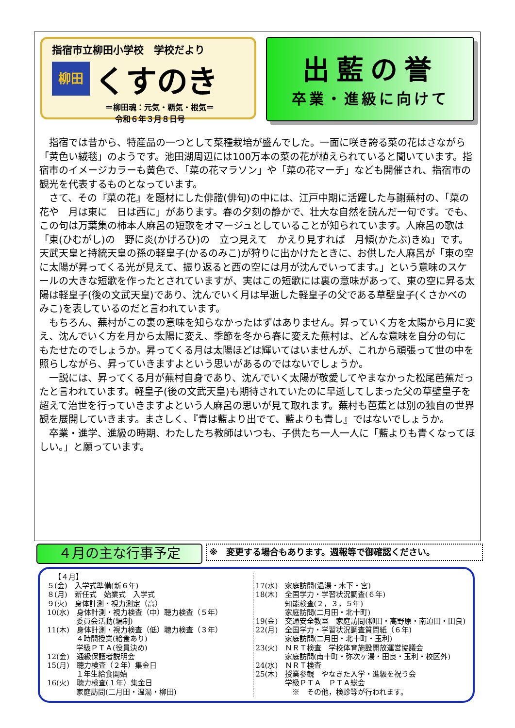指宿市立柳田小学校　学校だより
柳田
くすのき
＝柳田魂：元気・覇気・根気＝
令和６年３月８日号
出藍の誉
卒業・進級に向けて
指宿では昔から、特産品の一つとして菜種栽培が盛んでした。一面に咲き誇る菜の花はさながら「黄色い絨毯」のようです。池田湖周辺には100万本の菜の花が植えられていると聞いています。指宿市のイメージカラーも黄色で、「菜の花マラソン」や「菜の花マーチ」なども開催され、指宿市の観光を代表するものとなっています。
さて、その『菜の花』を題材にした俳諧(俳句)の中には、江戸中期に活躍した与謝蕪村の、「菜の花や　月は東に　日は西に」があります。春の夕刻の静かで、壮大な自然を読んだ一句です。でも、この句は万葉集の柿本人麻呂の短歌をオマージュとしていることが知られています。人麻呂の歌は「東(ひむがし)の　野に炎(かげろひ)の　立つ見えて　かえり見すれば　月傾(かたぶ)きぬ」です。天武天皇と持統天皇の孫の軽皇子(かるのみこ)が狩りに出かけたときに、お供した人麻呂が「東の空に太陽が昇ってくる光が見えて、振り返ると西の空には月が沈んでいってます。」という意味のスケールの大きな短歌を作ったとされていますが、実はこの短歌には裏の意味があって、東の空に昇る太陽は軽皇子(後の文武天皇)であり、沈んでいく月は早逝した軽皇子の父である草壁皇子(くさかべのみこ)を表しているのだと言われています。
もちろん、蕪村がこの裏の意味を知らなかったはずはありません。昇っていく方を太陽から月に変え、沈んでいく方を月から太陽に変え、季節を冬から春に変えた蕪村は、どんな意味を自分の句にもたせたのでしょうか。昇ってくる月は太陽ほどは輝いてはいませんが、これから頑張って世の中を照らしながら、昇っていきますよという思いがあるのではないでしょうか。
一説には、昇ってくる月が蕪村自身であり、沈んでいく太陽が敬愛してやまなかった松尾芭蕉だったと言われています。軽皇子(後の文武天皇)も期待されていたのに早逝してしまった父の草壁皇子を超えて治世を行っていきますよという人麻呂の思いが見て取れます。蕪村も芭蕉とは別の独自の世界観を展開していきます。まさしく、『青は藍より出でて、藍よりも青し』ではないでしょうか。
卒業・進学、進級の時期、わたしたち教師はいつも、子供たち一人一人に「藍よりも青くなってほしい。」と願っています。
４月の主な行事予定 ※　変更する場合もあります。週報等で御確認ください。
【４月】 ５(金)　入学式準備(新６年) ８(月)　新任式　始業式　入学式 ９(火)　身体計測・視力測定（高） 10(水)　身体計測・視力検査（中）聴力検査（５年） 　　　　委員会活動(編制) 11(木)　身体計測・視力検査（低）聴力検査（３年） 　　　　４時間授業(給食あり) 　　　　学級ＰＴＡ(役員決め) 12(金)　通級保護者説明会 15(月)　聴力検査（２年）集金日 　　　　１年生給食開始 16(火)　聴力検査(１年）集金日 　　　　家庭訪問(二月田・温湯・柳田)
17(水)　家庭訪問(温湯・木下・宮) 18(木)　全国学力・学習状況調査(６年) 　　　　知能検査(２，３，５年) 　　　　家庭訪問(二月田・北十町) 19(金)　交通安全教室　家庭訪問(柳田・高野原・南迫田・田良) 22(月)　全国学力・学習状況調査質問紙（６年) 　　　　家庭訪問(二月田・北十町・玉利) 23(火)　ＮＲＴ検査　学校体育施設開放運営協議会 　　　　家庭訪問(南十町・弥次ヶ湯・田良・玉利・校区外) 24(水)　ＮＲＴ検査 25(木)　授業参観　やなきた入学・進級を祝う会 　　　　学級ＰＴＡ　ＰＴＡ総会 　　　　　※　その他，検診等が行われます。